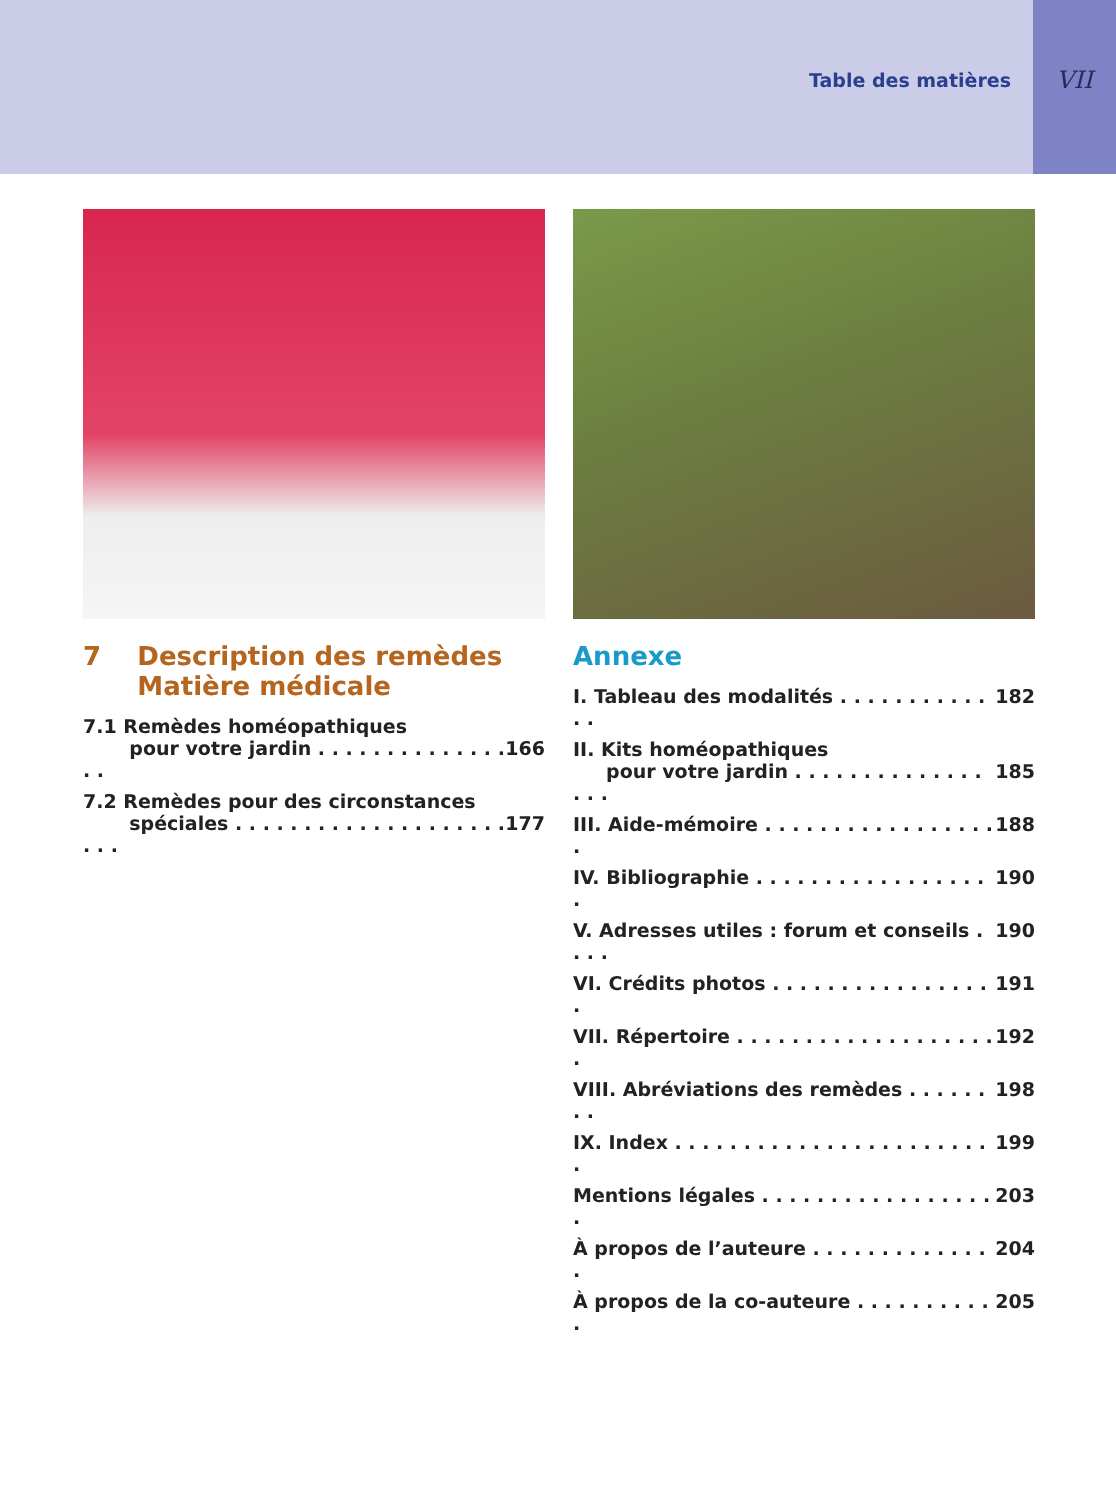Table des matières
VII
7 Description des remèdes
Matière médicale
7.1 Remèdes homéopathiques
pour votre jardin . . . . . . . . . . . . . . . .
166
7.2 Remèdes pour des circonstances
spéciales . . . . . . . . . . . . . . . . . . . . . . .
177
Annexe
I. Tableau des modalités . . . . . . . . . . . . . 182
II. Kits homéopathiques
pour votre jardin . . . . . . . . . . . . . . . . .
185
III. Aide-mémoire . . . . . . . . . . . . . . . . . . 188
IV. Bibliographie . . . . . . . . . . . . . . . . . . 190
V. Adresses utiles : forum et conseils . . . . 190
VI. Crédits photos . . . . . . . . . . . . . . . . . 191
VII. Répertoire . . . . . . . . . . . . . . . . . . . . 192
VIII. Abréviations des remèdes . . . . . . . . 198
IX. Index . . . . . . . . . . . . . . . . . . . . . . . . 199
Mentions légales . . . . . . . . . . . . . . . . . . 203
À propos de l’auteure . . . . . . . . . . . . . . 204
À propos de la co-auteure . . . . . . . . . . . 205